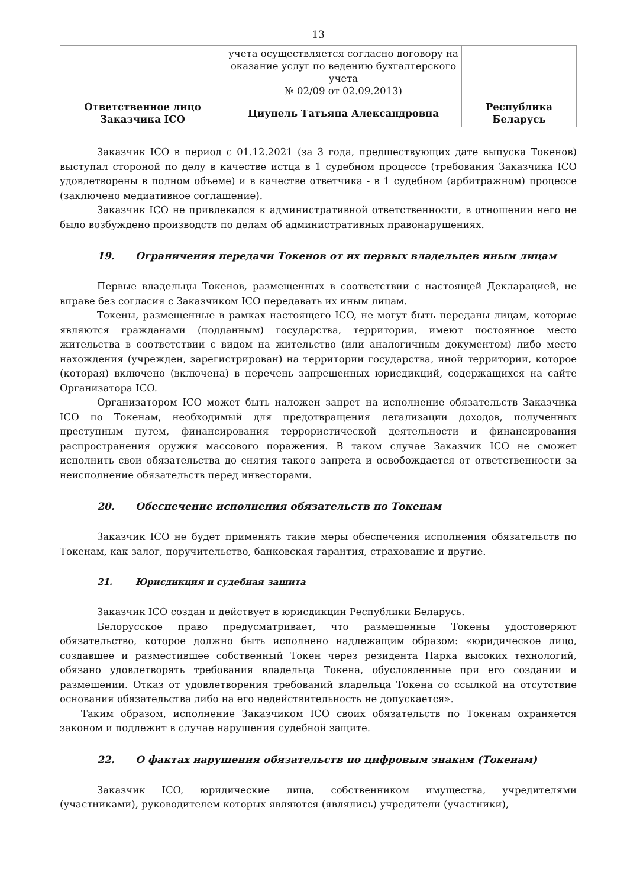13
| | учета осуществляется согласно договору на оказание услуг по ведению бухгалтерского учета № 02/09 от 02.09.2013) | |
| Ответственное лицо Заказчика ICO | Циунель Татьяна Александровна | Республика Беларусь |
Заказчик ICO в период с 01.12.2021 (за 3 года, предшествующих дате выпуска Токенов) выступал стороной по делу в качестве истца в 1 судебном процессе (требования Заказчика ICO удовлетворены в полном объеме) и в качестве ответчика - в 1 судебном (арбитражном) процессе (заключено медиативное соглашение).
Заказчик ICO не привлекался к административной ответственности, в отношении него не было возбуждено производств по делам об административных правонарушениях.
19. Ограничения передачи Токенов от их первых владельцев иным лицам
Первые владельцы Токенов, размещенных в соответствии с настоящей Декларацией, не вправе без согласия с Заказчиком ICO передавать их иным лицам.
Токены, размещенные в рамках настоящего ICO, не могут быть переданы лицам, которые являются гражданами (подданным) государства, территории, имеют постоянное место жительства в соответствии с видом на жительство (или аналогичным документом) либо место нахождения (учрежден, зарегистрирован) на территории государства, иной территории, которое (которая) включено (включена) в перечень запрещенных юрисдикций, содержащихся на сайте Организатора ICO.
Организатором ICO может быть наложен запрет на исполнение обязательств Заказчика ICO по Токенам, необходимый для предотвращения легализации доходов, полученных преступным путем, финансирования террористической деятельности и финансирования распространения оружия массового поражения. В таком случае Заказчик ICO не сможет исполнить свои обязательства до снятия такого запрета и освобождается от ответственности за неисполнение обязательств перед инвесторами.
20. Обеспечение исполнения обязательств по Токенам
Заказчик ICO не будет применять такие меры обеспечения исполнения обязательств по Токенам, как залог, поручительство, банковская гарантия, страхование и другие.
21. Юрисдикция и судебная защита
Заказчик ICO создан и действует в юрисдикции Республики Беларусь.
Белорусское право предусматривает, что размещенные Токены удостоверяют обязательство, которое должно быть исполнено надлежащим образом: «юридическое лицо, создавшее и разместившее собственный Токен через резидента Парка высоких технологий, обязано удовлетворять требования владельца Токена, обусловленные при его создании и размещении. Отказ от удовлетворения требований владельца Токена со ссылкой на отсутствие основания обязательства либо на его недействительность не допускается».
Таким образом, исполнение Заказчиком ICO своих обязательств по Токенам охраняется законом и подлежит в случае нарушения судебной защите.
22. О фактах нарушения обязательств по цифровым знакам (Токенам)
Заказчик ICO, юридические лица, собственником имущества, учредителями (участниками), руководителем которых являются (являлись) учредители (участники),